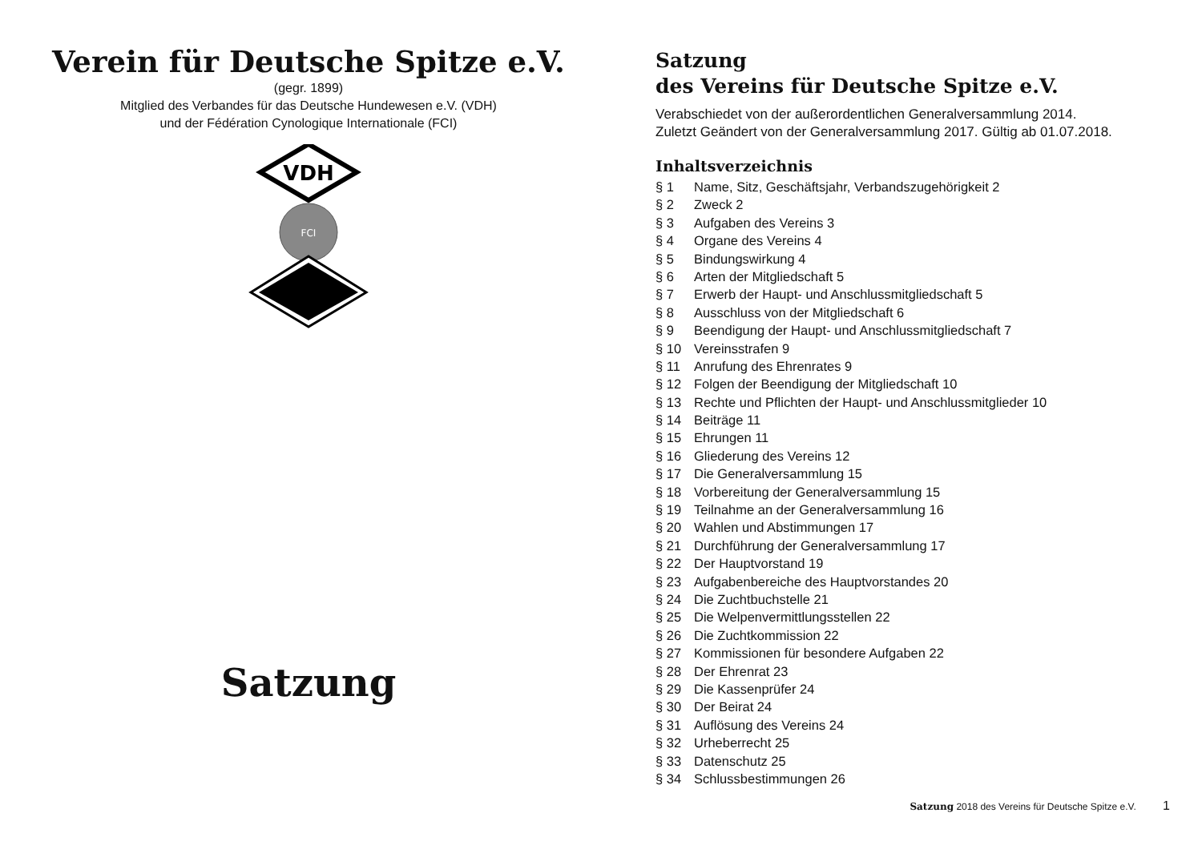Verein für Deutsche Spitze e.V.
(gegr. 1899)
Mitglied des Verbandes für das Deutsche Hundewesen e.V. (VDH)
und der Fédération Cynologique Internationale (FCI)
VDH
FCI
Satzung
Satzung
des Vereins für Deutsche Spitze e.V.
Verabschiedet von der außerordentlichen Generalversammlung 2014.
Zuletzt Geändert von der Generalversammlung 2017. Gültig ab 01.07.2018.
Inhaltsverzeichnis
§ 1 Name, Sitz, Geschäftsjahr, Verbandszugehörigkeit 2
§ 2 Zweck 2
§ 3 Aufgaben des Vereins 3
§ 4 Organe des Vereins 4
§ 5 Bindungswirkung 4
§ 6 Arten der Mitgliedschaft 5
§ 7 Erwerb der Haupt- und Anschlussmitgliedschaft 5
§ 8 Ausschluss von der Mitgliedschaft 6
§ 9 Beendigung der Haupt- und Anschlussmitgliedschaft 7
§ 10 Vereinsstrafen 9
§ 11 Anrufung des Ehrenrates 9
§ 12 Folgen der Beendigung der Mitgliedschaft 10
§ 13 Rechte und Pflichten der Haupt- und Anschlussmitglieder 10
§ 14 Beiträge 11
§ 15 Ehrungen 11
§ 16 Gliederung des Vereins 12
§ 17 Die Generalversammlung 15
§ 18 Vorbereitung der Generalversammlung 15
§ 19 Teilnahme an der Generalversammlung 16
§ 20 Wahlen und Abstimmungen 17
§ 21 Durchführung der Generalversammlung 17
§ 22 Der Hauptvorstand 19
§ 23 Aufgabenbereiche des Hauptvorstandes 20
§ 24 Die Zuchtbuchstelle 21
§ 25 Die Welpenvermittlungsstellen 22
§ 26 Die Zuchtkommission 22
§ 27 Kommissionen für besondere Aufgaben 22
§ 28 Der Ehrenrat 23
§ 29 Die Kassenprüfer 24
§ 30 Der Beirat 24
§ 31 Auflösung des Vereins 24
§ 32 Urheberrecht 25
§ 33 Datenschutz 25
§ 34 Schlussbestimmungen 26
Satzung 2018 des Vereins für Deutsche Spitze e.V. 1